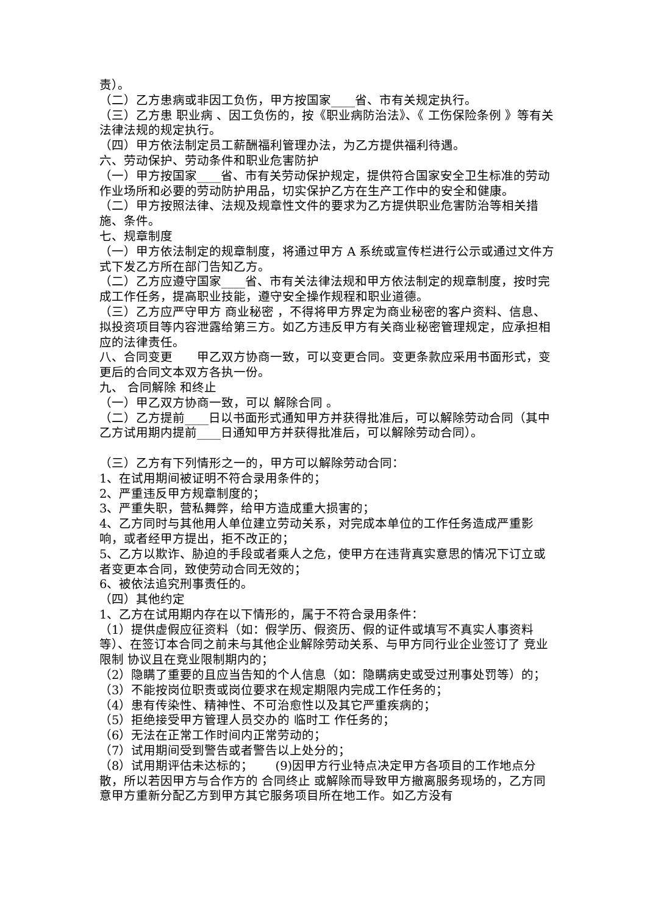责）。
（二）乙方患病或非因工负伤，甲方按国家____省、市有关规定执行。
（三）乙方患 职业病 、因工负伤的，按《职业病防治法》、《 工伤保险条例 》等有关法律法规的规定执行。
（四）甲方依法制定员工薪酬福利管理办法，为乙方提供福利待遇。
六、劳动保护、劳动条件和职业危害防护
（一）甲方按国家____省、市有关劳动保护规定，提供符合国家安全卫生标准的劳动作业场所和必要的劳动防护用品，切实保护乙方在生产工作中的安全和健康。
（二）甲方按照法律、法规及规章性文件的要求为乙方提供职业危害防治等相关措施、条件。
七、规章制度
（一）甲方依法制定的规章制度，将通过甲方 A 系统或宣传栏进行公示或通过文件方式下发乙方所在部门告知乙方。
（二）乙方应遵守国家____省、市有关法律法规和甲方依法制定的规章制度，按时完成工作任务，提高职业技能，遵守安全操作规程和职业道德。
（三）乙方应严守甲方 商业秘密 ，不得将甲方界定为商业秘密的客户资料、信息、拟投资项目等内容泄露给第三方。如乙方违反甲方有关商业秘密管理规定，应承担相应的法律责任。
八、合同变更　　甲乙双方协商一致，可以变更合同。变更条款应采用书面形式，变更后的合同文本双方各执一份。
九、 合同解除 和终止
（一）甲乙双方协商一致，可以 解除合同 。
（二）乙方提前____日以书面形式通知甲方并获得批准后，可以解除劳动合同（其中乙方试用期内提前____日通知甲方并获得批准后，可以解除劳动合同）。
（三）乙方有下列情形之一的，甲方可以解除劳动合同：
1、在试用期间被证明不符合录用条件的；
2、严重违反甲方规章制度的；
3、严重失职，营私舞弊，给甲方造成重大损害的；
4、乙方同时与其他用人单位建立劳动关系，对完成本单位的工作任务造成严重影响，或者经甲方提出，拒不改正的；
5、乙方以欺诈、胁迫的手段或者乘人之危，使甲方在违背真实意思的情况下订立或者变更本合同，致使劳动合同无效的；
6、被依法追究刑事责任的。
（四）其他约定
1、乙方在试用期内存在以下情形的，属于不符合录用条件：
（1）提供虚假应征资料（如：假学历、假资历、假的证件或填写不真实人事资料等）、在签订本合同之前未与其他企业解除劳动关系、与甲方同行业企业签订了 竞业限制 协议且在竞业限制期内的；
（2）隐瞒了重要的且应当告知的个人信息（如：隐瞒病史或受过刑事处罚等）的；
（3）不能按岗位职责或岗位要求在规定期限内完成工作任务的；
（4）患有传染性、精神性、不可治愈性以及其它严重疾病的；
（5）拒绝接受甲方管理人员交办的 临时工 作任务的；
（6）无法在正常工作时间内正常劳动的；
（7）试用期间受到警告或者警告以上处分的；
（8）试用期评估未达标的；　　 (9)因甲方行业特点决定甲方各项目的工作地点分散，所以若因甲方与合作方的 合同终止 或解除而导致甲方撤离服务现场的，乙方同意甲方重新分配乙方到甲方其它服务项目所在地工作。如乙方没有